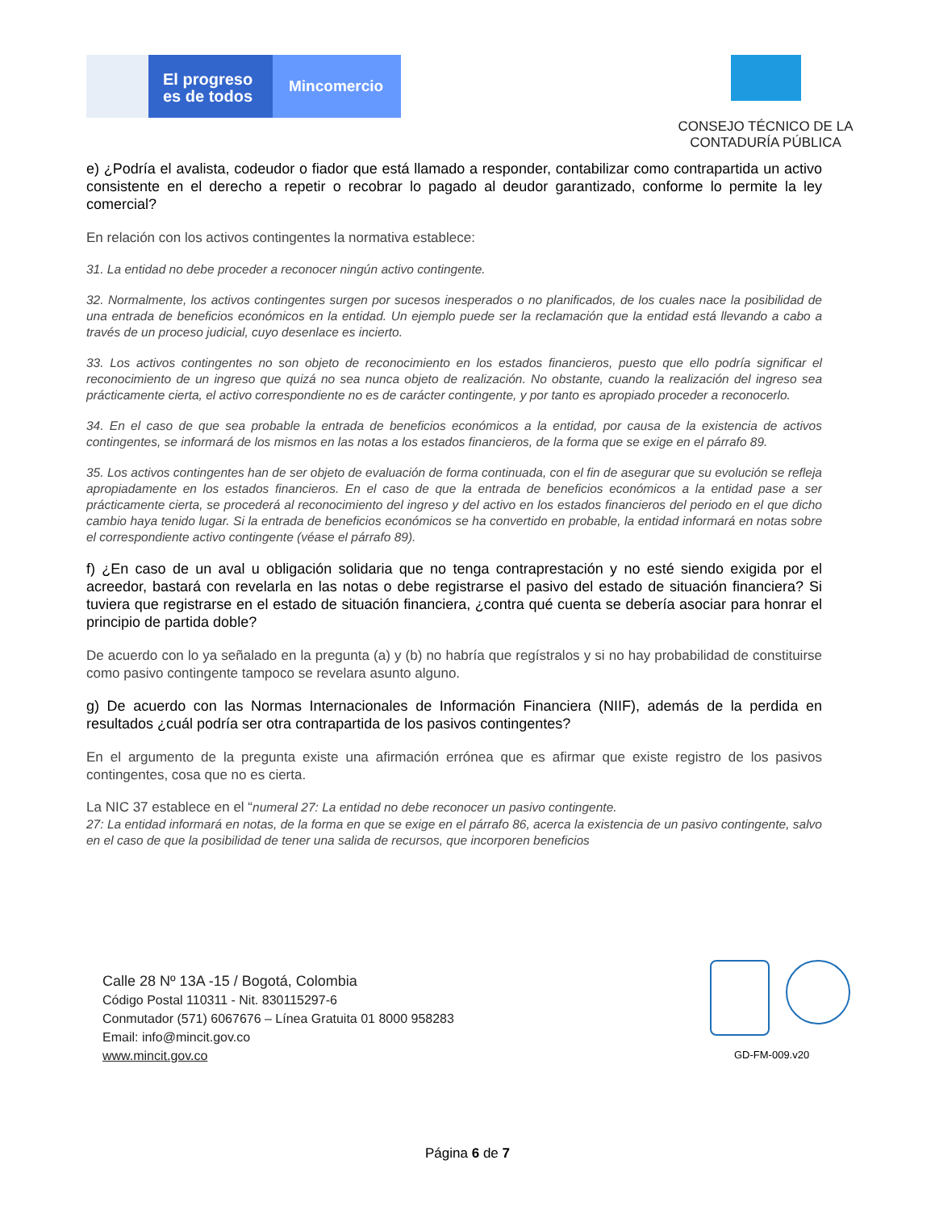El progreso es de todos
Mincomercio
CONSEJO TÉCNICO DE LA CONTADURÍA PÚBLICA
e) ¿Podría el avalista, codeudor o fiador que está llamado a responder, contabilizar como contrapartida un activo consistente en el derecho a repetir o recobrar lo pagado al deudor garantizado, conforme lo permite la ley comercial?
En relación con los activos contingentes la normativa establece:
31. La entidad no debe proceder a reconocer ningún activo contingente.
32. Normalmente, los activos contingentes surgen por sucesos inesperados o no planificados, de los cuales nace la posibilidad de una entrada de beneficios económicos en la entidad. Un ejemplo puede ser la reclamación que la entidad está llevando a cabo a través de un proceso judicial, cuyo desenlace es incierto.
33. Los activos contingentes no son objeto de reconocimiento en los estados financieros, puesto que ello podría significar el reconocimiento de un ingreso que quizá no sea nunca objeto de realización. No obstante, cuando la realización del ingreso sea prácticamente cierta, el activo correspondiente no es de carácter contingente, y por tanto es apropiado proceder a reconocerlo.
34. En el caso de que sea probable la entrada de beneficios económicos a la entidad, por causa de la existencia de activos contingentes, se informará de los mismos en las notas a los estados financieros, de la forma que se exige en el párrafo 89.
35. Los activos contingentes han de ser objeto de evaluación de forma continuada, con el fin de asegurar que su evolución se refleja apropiadamente en los estados financieros. En el caso de que la entrada de beneficios económicos a la entidad pase a ser prácticamente cierta, se procederá al reconocimiento del ingreso y del activo en los estados financieros del periodo en el que dicho cambio haya tenido lugar. Si la entrada de beneficios económicos se ha convertido en probable, la entidad informará en notas sobre el correspondiente activo contingente (véase el párrafo 89).
f) ¿En caso de un aval u obligación solidaria que no tenga contraprestación y no esté siendo exigida por el acreedor, bastará con revelarla en las notas o debe registrarse el pasivo del estado de situación financiera? Si tuviera que registrarse en el estado de situación financiera, ¿contra qué cuenta se debería asociar para honrar el principio de partida doble?
De acuerdo con lo ya señalado en la pregunta (a) y (b) no habría que regístralos y si no hay probabilidad de constituirse como pasivo contingente tampoco se revelara asunto alguno.
g) De acuerdo con las Normas Internacionales de Información Financiera (NIIF), además de la perdida en resultados ¿cuál podría ser otra contrapartida de los pasivos contingentes?
En el argumento de la pregunta existe una afirmación errónea que es afirmar que existe registro de los pasivos contingentes, cosa que no es cierta.
La NIC 37 establece en el “numeral 27: La entidad no debe reconocer un pasivo contingente.
27: La entidad informará en notas, de la forma en que se exige en el párrafo 86, acerca la existencia de un pasivo contingente, salvo en el caso de que la posibilidad de tener una salida de recursos, que incorporen beneficios
Calle 28 Nº 13A -15 / Bogotá, Colombia
Código Postal 110311 - Nit. 830115297-6
Conmutador (571) 6067676 – Línea Gratuita 01 8000 958283
Email: info@mincit.gov.co
www.mincit.gov.co
GD-FM-009.v20
Página 6 de 7